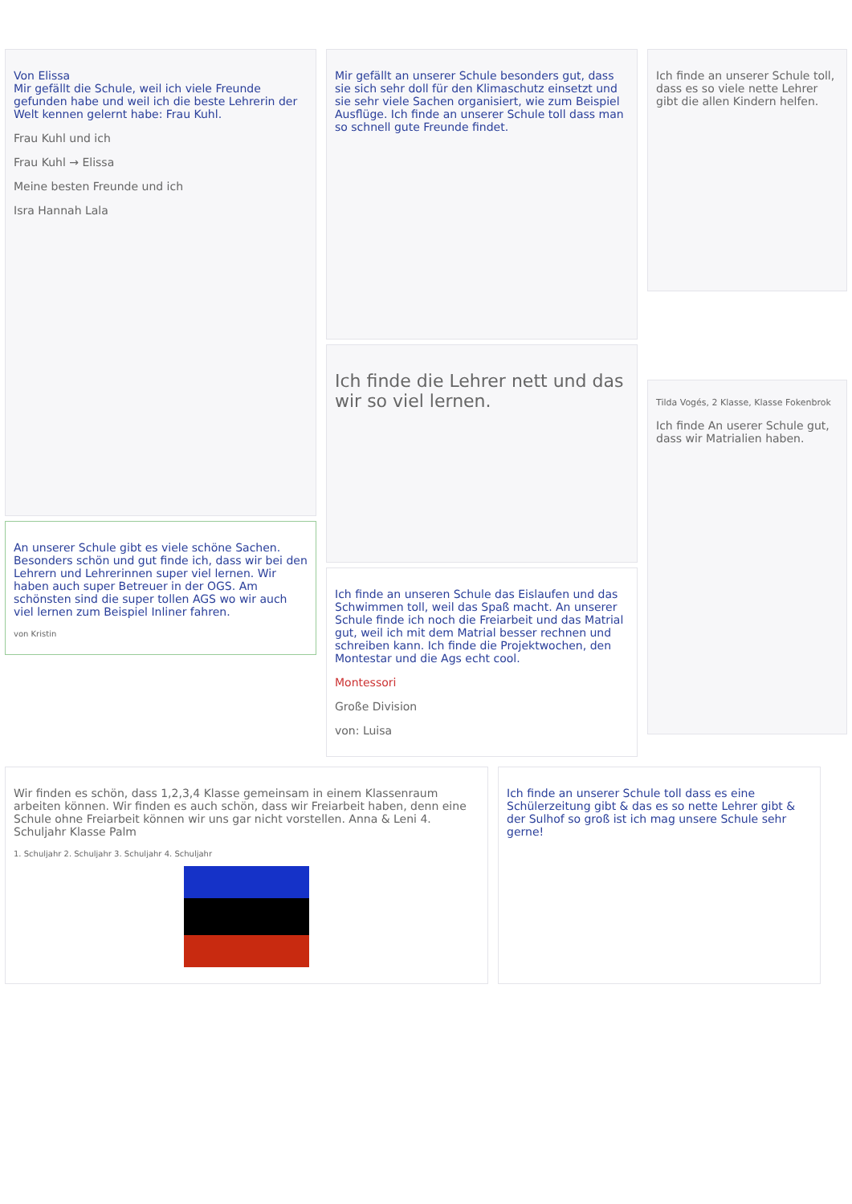Von Elissa
Mir gefällt die Schule, weil ich viele Freunde gefunden habe und weil ich die beste Lehrerin der Welt kennen gelernt habe: Frau Kuhl.
Frau Kuhl und ich
Frau Kuhl → Elissa
Meine besten Freunde und ich
Isra Hannah Lala
An unserer Schule gibt es viele schöne Sachen. Besonders schön und gut finde ich, dass wir bei den Lehrern und Lehrerinnen super viel lernen. Wir haben auch super Betreuer in der OGS. Am schönsten sind die super tollen AGS wo wir auch viel lernen zum Beispiel Inliner fahren.
von Kristin
Mir gefällt an unserer Schule besonders gut, dass sie sich sehr doll für den Klimaschutz einsetzt und sie sehr viele Sachen organisiert, wie zum Beispiel Ausflüge. Ich finde an unserer Schule toll dass man so schnell gute Freunde findet.
Ich finde die Lehrer nett und das wir so viel lernen.
Ich finde an unseren Schule das Eislaufen und das Schwimmen toll, weil das Spaß macht. An unserer Schule finde ich noch die Freiarbeit und das Matrial gut, weil ich mit dem Matrial besser rechnen und schreiben kann. Ich finde die Projektwochen, den Montestar und die Ags echt cool.
Montessori
Große Division
von: Luisa
Ich finde an unserer Schule toll, dass es so viele nette Lehrer gibt die allen Kindern helfen.
Tilda Vogés, 2 Klasse, Klasse Fokenbrok
Ich finde An userer Schule gut, dass wir Matrialien haben.
Wir finden es schön, dass 1,2,3,4 Klasse gemeinsam in einem Klassenraum arbeiten können. Wir finden es auch schön, dass wir Freiarbeit haben, denn eine Schule ohne Freiarbeit können wir uns gar nicht vorstellen. Anna & Leni 4. Schuljahr Klasse Palm
1. Schuljahr 2. Schuljahr 3. Schuljahr 4. Schuljahr
Ich finde an unserer Schule toll dass es eine Schülerzeitung gibt & das es so nette Lehrer gibt & der Sulhof so groß ist ich mag unsere Schule sehr gerne!